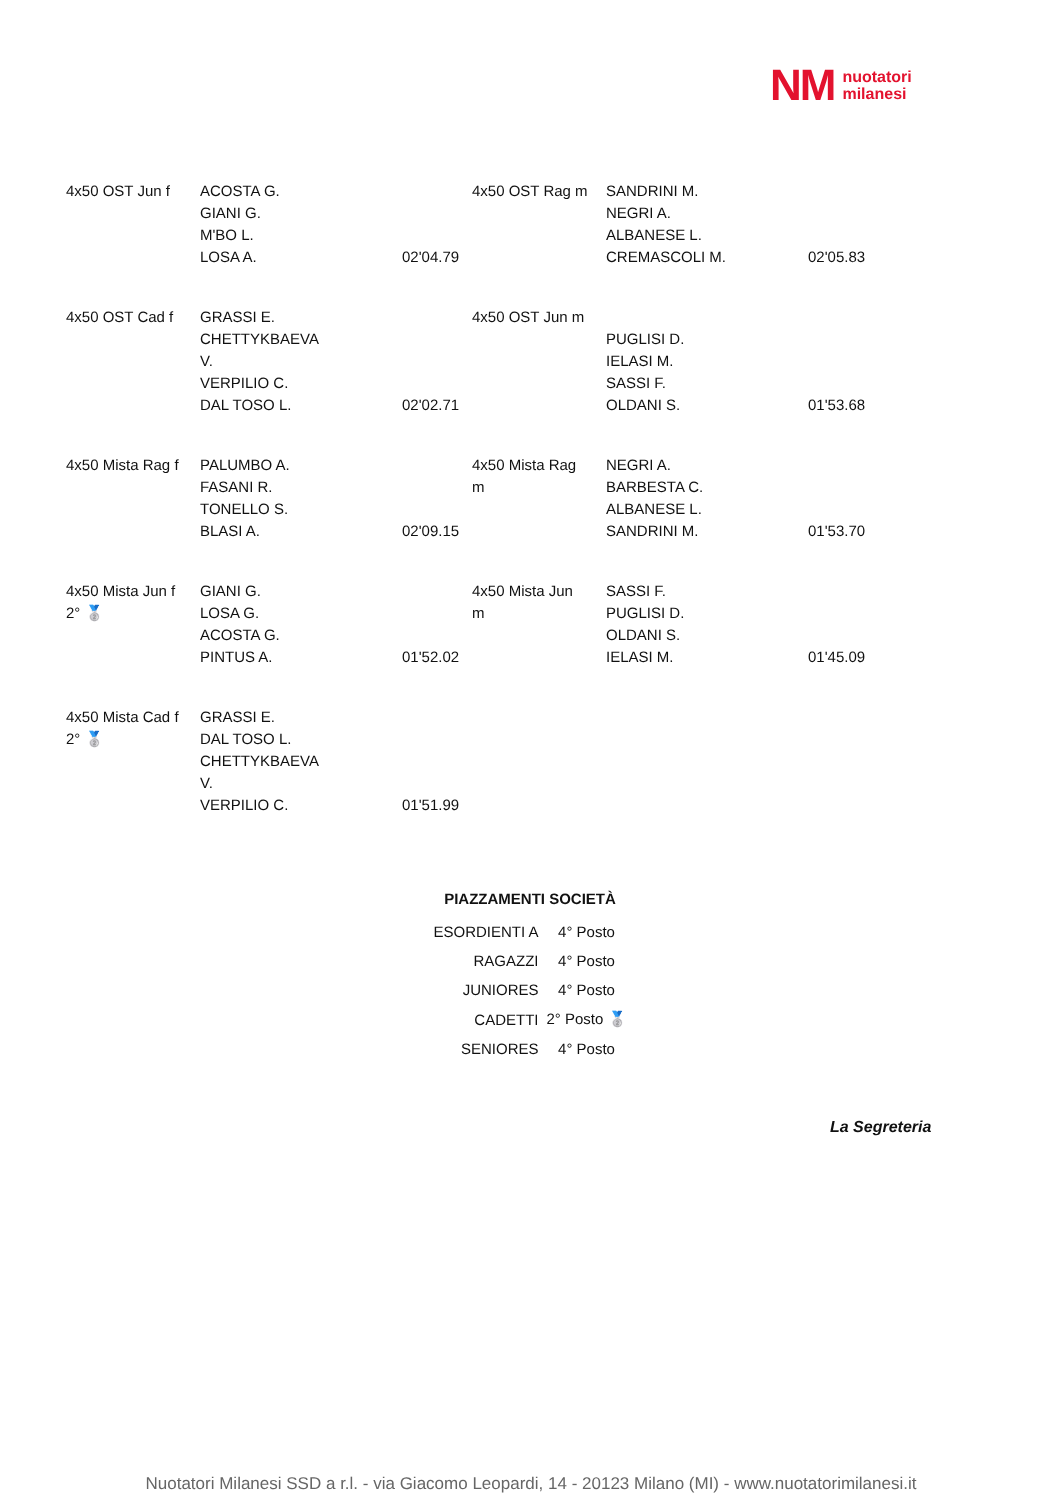NM nuotatori
milanesi
| 4x50 OST Jun f | ACOSTA G. GIANI G. M'BO L. LOSA A. | 02'04.79 | 4x50 OST Rag m | SANDRINI M. NEGRI A. ALBANESE L. CREMASCOLI M. | 02'05.83 |
| 4x50 OST Cad f | GRASSI E. CHETTYKBAEVA V. VERPILIO C. DAL TOSO L. | 02'02.71 | 4x50 OST Jun m | PUGLISI D. IELASI M. SASSI F. OLDANI S. | 01'53.68 |
| 4x50 Mista Rag f | PALUMBO A. FASANI R. TONELLO S. BLASI A. | 02'09.15 | 4x50 Mista Rag m | NEGRI A. BARBESTA C. ALBANESE L. SANDRINI M. | 01'53.70 |
| 4x50 Mista Jun f 2° 🥈 | GIANI G. LOSA G. ACOSTA G. PINTUS A. | 01'52.02 | 4x50 Mista Jun m | SASSI F. PUGLISI D. OLDANI S. IELASI M. | 01'45.09 |
| 4x50 Mista Cad f 2° 🥈 | GRASSI E. DAL TOSO L. CHETTYKBAEVA V. VERPILIO C. | 01'51.99 | | | |
PIAZZAMENTI SOCIETÀ
| ESORDIENTI A | 4° Posto |
| RAGAZZI | 4° Posto |
| JUNIORES | 4° Posto |
| CADETTI | 2° Posto 🥈 |
| SENIORES | 4° Posto |
La Segreteria
Nuotatori Milanesi SSD a r.l. - via Giacomo Leopardi, 14 - 20123 Milano (MI) - www.nuotatorimilanesi.it